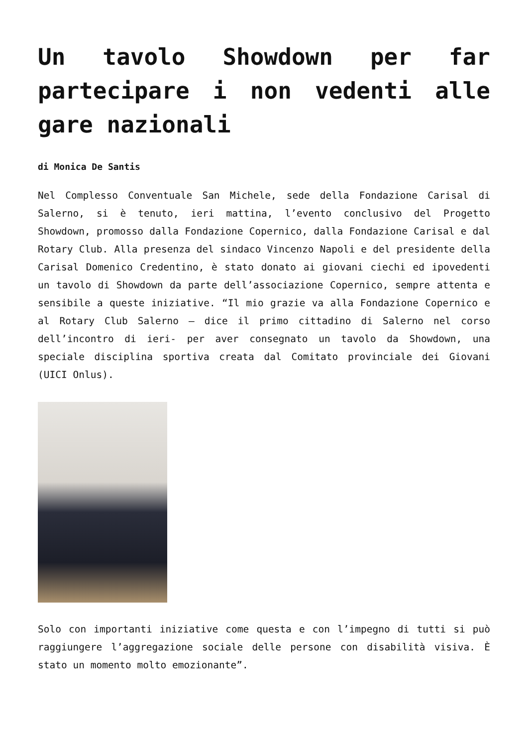Un tavolo Showdown per far partecipare i non vedenti alle gare nazionali
di Monica De Santis
Nel Complesso Conventuale San Michele, sede della Fondazione Carisal di Salerno, si è tenuto, ieri mattina, l’evento conclusivo del Progetto Showdown, promosso dalla Fondazione Copernico, dalla Fondazione Carisal e dal Rotary Club. Alla presenza del sindaco Vincenzo Napoli e del presidente della Carisal Domenico Credentino, è stato donato ai giovani ciechi ed ipovedenti un tavolo di Showdown da parte dell’associazione Copernico, sempre attenta e sensibile a queste iniziative. “Il mio grazie va alla Fondazione Copernico e al Rotary Club Salerno – dice il primo cittadino di Salerno nel corso dell’incontro di ieri- per aver consegnato un tavolo da Showdown, una speciale disciplina sportiva creata dal Comitato provinciale dei Giovani (UICI Onlus).
Solo con importanti iniziative come questa e con l’impegno di tutti si può raggiungere l’aggregazione sociale delle persone con disabilità visiva. È stato un momento molto emozionante”.